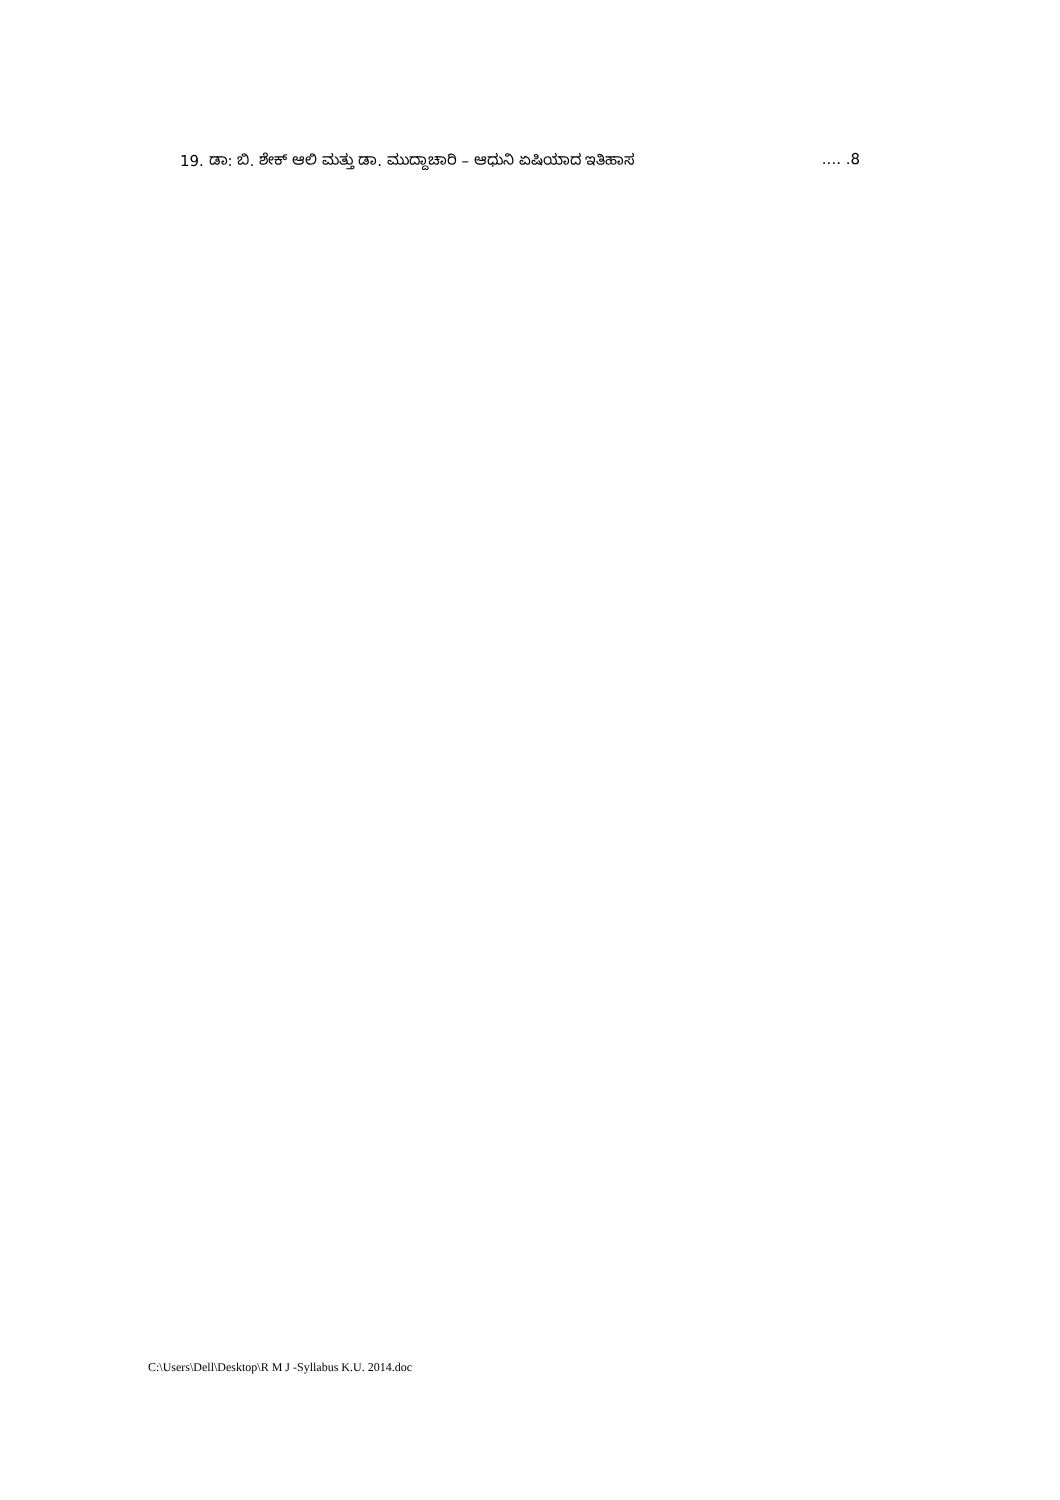19. ಡಾ: ಬಿ. ಶೇಕ್ ಆಲಿ ಮತ್ತು ಡಾ. ಮುದ್ದಾಚಾರಿ – ಆಧುನಿ ಏಷಿಯಾದ ಇತಿಹಾಸ .... .8
C:\Users\Dell\Desktop\R M J -Syllabus K.U. 2014.doc